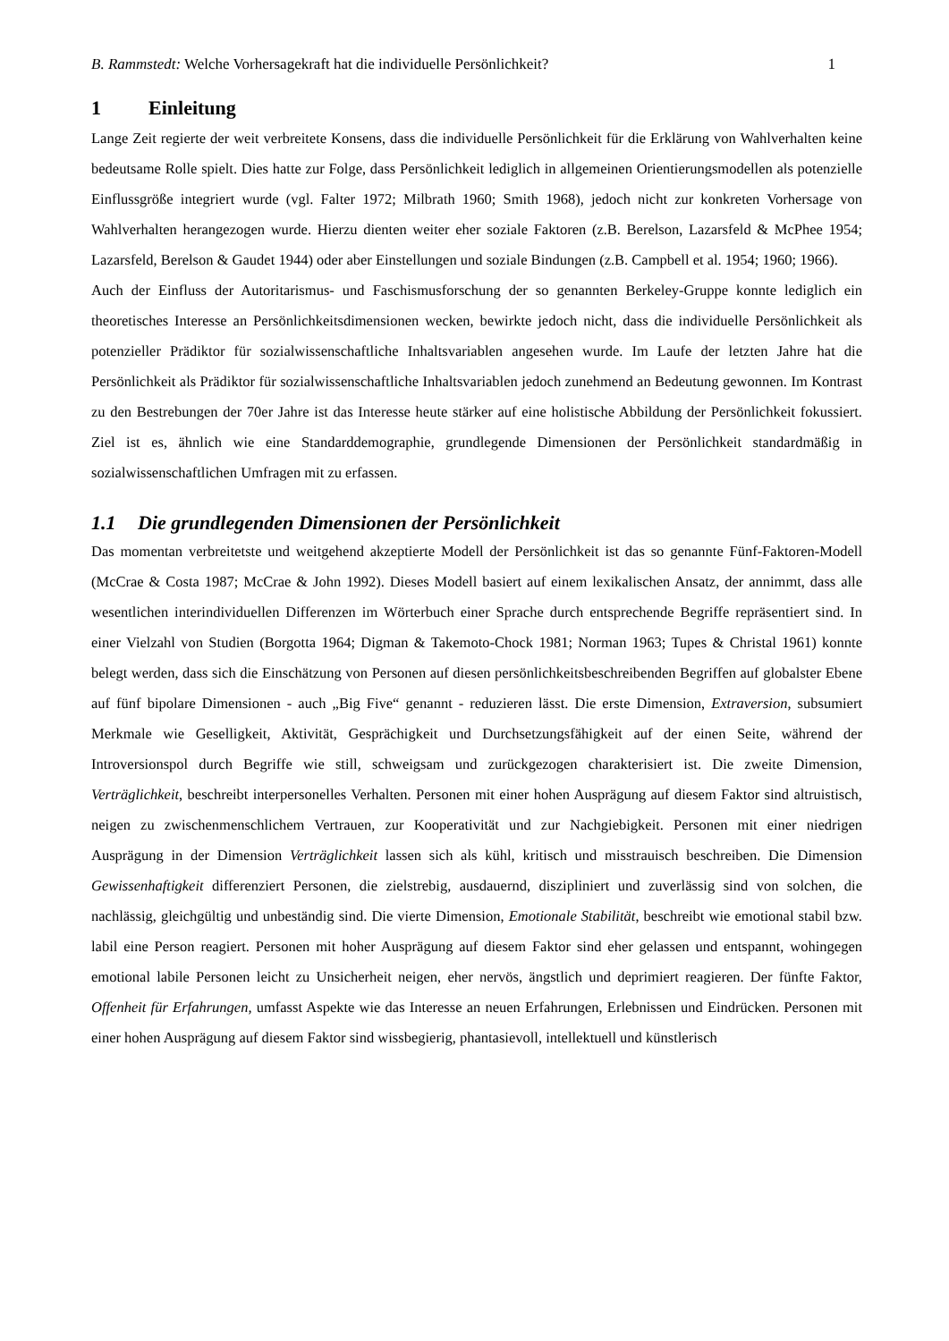B. Rammstedt: Welche Vorhersagekraft hat die individuelle Persönlichkeit?
1
1 Einleitung
Lange Zeit regierte der weit verbreitete Konsens, dass die individuelle Persönlichkeit für die Erklärung von Wahlverhalten keine bedeutsame Rolle spielt. Dies hatte zur Folge, dass Persönlichkeit lediglich in allgemeinen Orientierungsmodellen als potenzielle Einflussgröße integriert wurde (vgl. Falter 1972; Milbrath 1960; Smith 1968), jedoch nicht zur konkreten Vorhersage von Wahlverhalten herangezogen wurde. Hierzu dienten weiter eher soziale Faktoren (z.B. Berelson, Lazarsfeld & McPhee 1954; Lazarsfeld, Berelson & Gaudet 1944) oder aber Einstellungen und soziale Bindungen (z.B. Campbell et al. 1954; 1960; 1966).
Auch der Einfluss der Autoritarismus- und Faschismusforschung der so genannten Berkeley-Gruppe konnte lediglich ein theoretisches Interesse an Persönlichkeitsdimensionen wecken, bewirkte jedoch nicht, dass die individuelle Persönlichkeit als potenzieller Prädiktor für sozialwissenschaftliche Inhaltsvariablen angesehen wurde. Im Laufe der letzten Jahre hat die Persönlichkeit als Prädiktor für sozialwissenschaftliche Inhaltsvariablen jedoch zunehmend an Bedeutung gewonnen. Im Kontrast zu den Bestrebungen der 70er Jahre ist das Interesse heute stärker auf eine holistische Abbildung der Persönlichkeit fokussiert. Ziel ist es, ähnlich wie eine Standarddemographie, grundlegende Dimensionen der Persönlichkeit standardmäßig in sozialwissenschaftlichen Umfragen mit zu erfassen.
1.1 Die grundlegenden Dimensionen der Persönlichkeit
Das momentan verbreitetste und weitgehend akzeptierte Modell der Persönlichkeit ist das so genannte Fünf-Faktoren-Modell (McCrae & Costa 1987; McCrae & John 1992). Dieses Modell basiert auf einem lexikalischen Ansatz, der annimmt, dass alle wesentlichen interindividuellen Differenzen im Wörterbuch einer Sprache durch entsprechende Begriffe repräsentiert sind. In einer Vielzahl von Studien (Borgotta 1964; Digman & Takemoto-Chock 1981; Norman 1963; Tupes & Christal 1961) konnte belegt werden, dass sich die Einschätzung von Personen auf diesen persönlichkeitsbeschreibenden Begriffen auf globalster Ebene auf fünf bipolare Dimensionen - auch „Big Five“ genannt - reduzieren lässt. Die erste Dimension, Extraversion, subsumiert Merkmale wie Geselligkeit, Aktivität, Gesprächigkeit und Durchsetzungsfähigkeit auf der einen Seite, während der Introversionspol durch Begriffe wie still, schweigsam und zurückgezogen charakterisiert ist. Die zweite Dimension, Verträglichkeit, beschreibt interpersonelles Verhalten. Personen mit einer hohen Ausprägung auf diesem Faktor sind altruistisch, neigen zu zwischenmenschlichem Vertrauen, zur Kooperativität und zur Nachgiebigkeit. Personen mit einer niedrigen Ausprägung in der Dimension Verträglichkeit lassen sich als kühl, kritisch und misstrauisch beschreiben. Die Dimension Gewissenhaftigkeit differenziert Personen, die zielstrebig, ausdauernd, diszipliniert und zuverlässig sind von solchen, die nachlässig, gleichgültig und unbeständig sind. Die vierte Dimension, Emotionale Stabilität, beschreibt wie emotional stabil bzw. labil eine Person reagiert. Personen mit hoher Ausprägung auf diesem Faktor sind eher gelassen und entspannt, wohingegen emotional labile Personen leicht zu Unsicherheit neigen, eher nervös, ängstlich und deprimiert reagieren. Der fünfte Faktor, Offenheit für Erfahrungen, umfasst Aspekte wie das Interesse an neuen Erfahrungen, Erlebnissen und Eindrücken. Personen mit einer hohen Ausprägung auf diesem Faktor sind wissbegierig, phantasievoll, intellektuell und künstlerisch